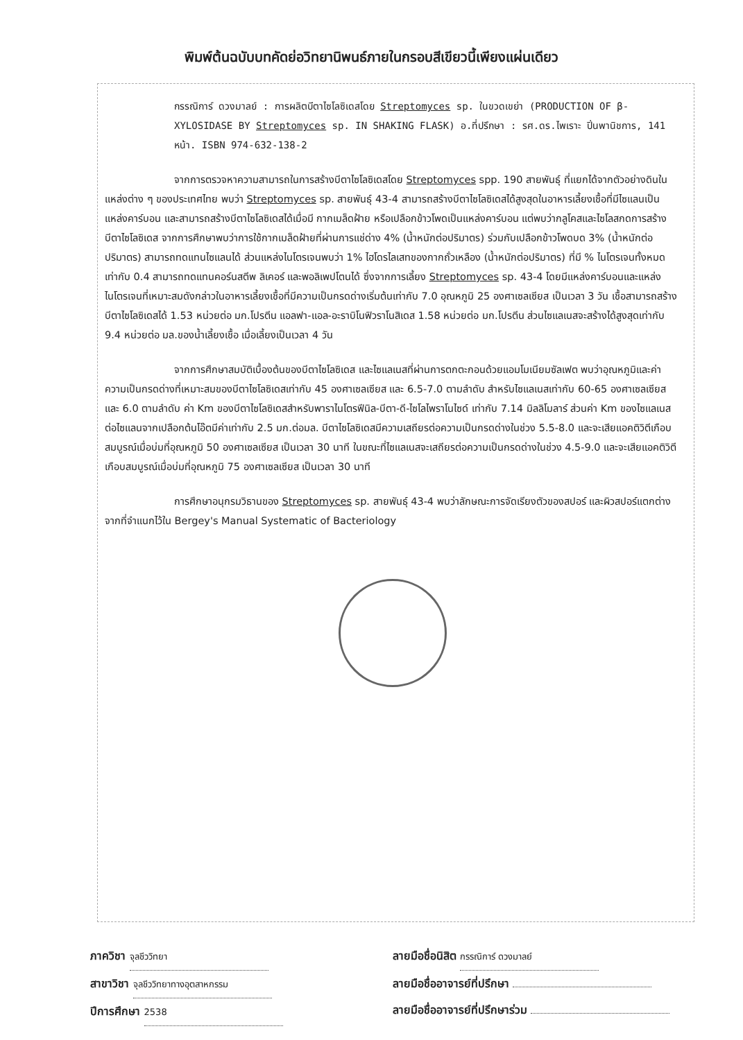พิมพ์ต้นฉบับบทคัดย่อวิทยานิพนธ์ภายในกรอบสีเขียวนี้เพียงแผ่นเดียว
กรรณิการ์ ดวงมาลย์ : การผลิตบีตาไซโลซิเดสโดย Streptomyces sp. ในขวดเขย่า (PRODUCTION OF β- XYLOSIDASE BY Streptomyces sp. IN SHAKING FLASK) อ.ที่ปรึกษา : รศ.ดร.ไพเราะ ปิ่นพานิชการ, 141 หน้า. ISBN 974-632-138-2
จากการตรวจหาความสามารถในการสร้างบีตาไซโลซิเดสโดย Streptomyces spp. 190 สายพันธุ์ ที่แยกได้จากตัวอย่างดินในแหล่งต่าง ๆ ของประเทศไทย พบว่า Streptomyces sp. สายพันธุ์ 43-4 สามารถสร้างบีตาไซโลซิเดสได้สูงสุดในอาหารเลี้ยงเชื้อที่มีไซแลนเป็นแหล่งคาร์บอน และสามารถสร้างบีตาไซโลซิเดสได้เมื่อมี กากเมล็ดฝ้าย หรือเปลือกข้าวโพดเป็นแหล่งคาร์บอน แต่พบว่ากลูโคสและไซโลสกดการสร้างบีตาไซโลซิเดส จากการศึกษาพบว่าการใช้กากเมล็ดฝ้ายที่ผ่านการแช่ด่าง 4% (น้ำหนักต่อปริมาตร) ร่วมกับเปลือกข้าวโพดบด 3% (น้ำหนักต่อปริมาตร) สามารถทดแทนไซแลนได้ ส่วนแหล่งไนโตรเจนพบว่า 1% ไฮโดรไลเสทของกากถั่วเหลือง (น้ำหนักต่อปริมาตร) ที่มี % ไนโตรเจนทั้งหมดเท่ากับ 0.4 สามารถทดแทนคอร์นสตีพ ลิเคอร์ และพอลิเพปโตนได้ ซึ่งจากการเลี้ยง Streptomyces sp. 43-4 โดยมีแหล่งคาร์บอนและแหล่งไนโตรเจนที่เหมาะสมดังกล่าวในอาหารเลี้ยงเชื้อที่มีความเป็นกรดด่างเริ่มต้นเท่ากับ 7.0 อุณหภูมิ 25 องศาเซลเซียส เป็นเวลา 3 วัน เชื้อสามารถสร้างบีตาไซโลซิเดสได้ 1.53 หน่วยต่อ มก.โปรตีน แอลฟา-แอล-อะราบิโนฟิวราโนสิเดส 1.58 หน่วยต่อ มก.โปรตีน ส่วนไซแลเนสจะสร้างได้สูงสุดเท่ากับ 9.4 หน่วยต่อ มล.ของน้ำเลี้ยงเชื้อ เมื่อเลี้ยงเป็นเวลา 4 วัน
จากการศึกษาสมบัติเบื้องต้นของบีตาไซโลซิเดส และไซแลเนสที่ผ่านการตกตะกอนด้วยแอมโมเนียมซัลเฟต พบว่าอุณหภูมิและค่าความเป็นกรดด่างที่เหมาะสมของบีตาไซโลซิเดสเท่ากับ 45 องศาเซลเซียส และ 6.5-7.0 ตามลำดับ สำหรับไซแลเนสเท่ากับ 60-65 องศาเซลเซียส และ 6.0 ตามลำดับ ค่า Km ของบีตาไซโลซิเดสสำหรับพาราไนโตรฟีนิล-บีตา-ดี-ไซโลไพราโนไซด์ เท่ากับ 7.14 มิลลิโมลาร์ ส่วนค่า Km ของไซแลเนสต่อไซแลนจากเปลือกต้นโอ๊ตมีค่าเท่ากับ 2.5 มก.ต่อมล. บีตาไซโลซิเดสมีความเสถียรต่อความเป็นกรดด่างในช่วง 5.5-8.0 และจะเสียแอคติวิตีเกือบสมบูรณ์เมื่อบ่มที่อุณหภูมิ 50 องศาเซลเซียส เป็นเวลา 30 นาที ในขณะที่ไซแลเนสจะเสถียรต่อความเป็นกรดด่างในช่วง 4.5-9.0 และจะเสียแอคติวิตีเกือบสมบูรณ์เมื่อบ่มที่อุณหภูมิ 75 องศาเซลเซียส เป็นเวลา 30 นาที
การศึกษาอนุกรมวิธานของ Streptomyces sp. สายพันธุ์ 43-4 พบว่าลักษณะการจัดเรียงตัวของสปอร์ และผิวสปอร์แตกต่างจากที่จำแนกไว้ใน Bergey's Manual Systematic of Bacteriology
ภาควิชา จุลชีววิทยา
สาขาวิชา จุลชีววิทยาทางอุตสาหกรรม
ปีการศึกษา 2538
ลายมือชื่อนิสิต กรรณิการ์ ดวงมาลย์
ลายมือชื่ออาจารย์ที่ปรึกษา
ลายมือชื่ออาจารย์ที่ปรึกษาร่วม